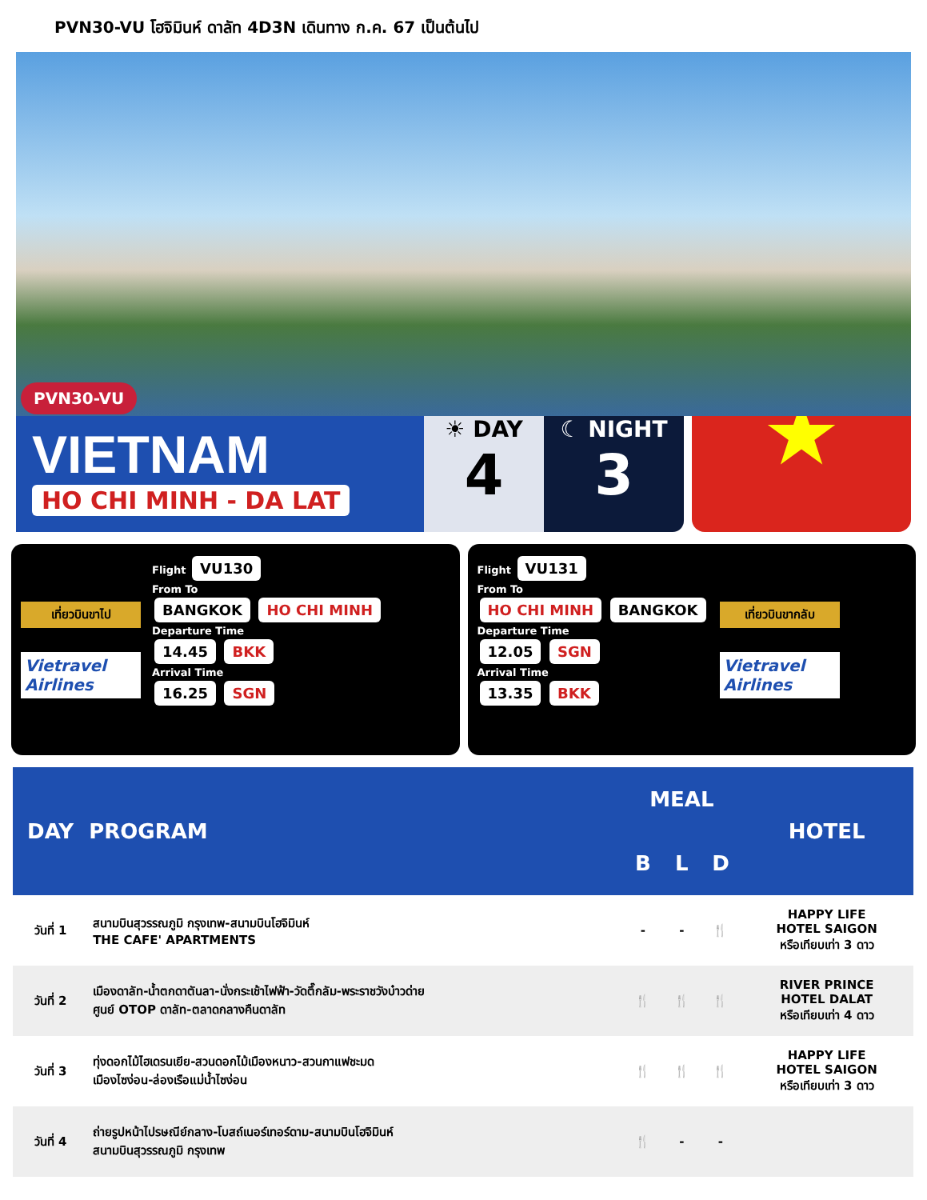PVN30-VU โฮจิมินห์ ดาลัท 4D3N เดินทาง ก.ค. 67 เป็นต้นไป
PVN30-VU
VIETNAM
HO CHI MINH - DA LAT
☀ DAY
4
☾ NIGHT
3
★
เที่ยวบินขาไป
Vietravel Airlines
Flight VU130
From To
BANGKOK HO CHI MINH
Departure Time
14.45 BKK
Arrival Time
16.25 SGN
Flight VU131
From To
HO CHI MINH BANGKOK
Departure Time
12.05 SGN
Arrival Time
13.35 BKK
เที่ยวบินขากลับ
Vietravel Airlines
| DAY | PROGRAM | MEAL | | | HOTEL |
| --- | --- | --- | --- | --- | --- |
| | | B | L | D | |
| วันที่ 1 | สนามบินสุวรรณภูมิ กรุงเทพ-สนามบินโฮจิมินห์ THE CAFE' APARTMENTS | - | - | 🍴 | HAPPY LIFE HOTEL SAIGON หรือเทียบเท่า 3 ดาว |
| วันที่ 2 | เมืองดาลัท-น้ำตกดาตันลา-นั่งกระเช้าไฟฟ้า-วัดตึ๊กลัม-พระราชวังบ๋าวด่าย ศูนย์ OTOP ดาลัท-ตลาดกลางคืนดาลัท | 🍴 | 🍴 | 🍴 | RIVER PRINCE HOTEL DALAT หรือเทียบเท่า 4 ดาว |
| วันที่ 3 | ทุ่งดอกไม้ไฮเดรนเยีย-สวนดอกไม้เมืองหนาว-สวนกาแฟชะมด เมืองไซง่อน-ล่องเรือแม่น้ำไซง่อน | 🍴 | 🍴 | 🍴 | HAPPY LIFE HOTEL SAIGON หรือเทียบเท่า 3 ดาว |
| วันที่ 4 | ถ่ายรูปหน้าไปรษณีย์กลาง-โบสถ์เนอร์เทอร์ดาม-สนามบินโฮจิมินห์ สนามบินสุวรรณภูมิ กรุงเทพ | 🍴 | - | - | |